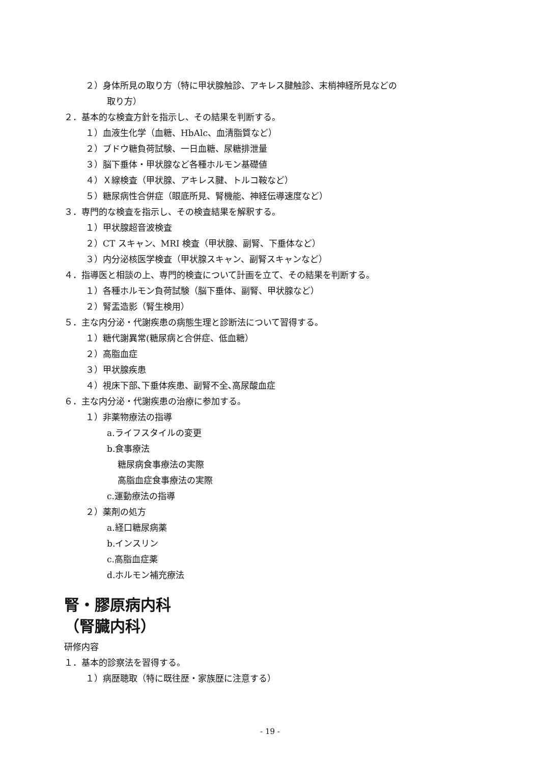２）身体所見の取り方（特に甲状腺触診、アキレス腱触診、末梢神経所見などの
取り方）
２．基本的な検査方針を指示し、その結果を判断する。
１）血液生化学（血糖、HbAlc、血清脂質など）
２）ブドウ糖負荷試験、一日血糖、尿糖排泄量
３）脳下垂体・甲状腺など各種ホルモン基礎値
４）Ｘ線検査（甲状腺、アキレス腱、トルコ鞍など）
５）糖尿病性合併症（眼底所見、腎機能、神経伝導速度など）
３．専門的な検査を指示し、その検査結果を解釈する。
１）甲状腺超音波検査
２）CT スキャン、MRI 検査（甲状腺、副腎、下垂体など）
３）内分泌核医学検査（甲状腺スキャン、副腎スキャンなど）
４．指導医と相談の上、専門的検査について計画を立て、その結果を判断する。
１）各種ホルモン負荷試験（脳下垂体、副腎、甲状腺など）
２）腎盂造影（腎生検用）
５．主な内分泌・代謝疾患の病態生理と診断法について習得する。
１）糖代謝異常(糖尿病と合併症、低血糖）
２）高脂血症
３）甲状腺疾患
４）視床下部､下垂体疾患、副腎不全､高尿酸血症
６．主な内分泌・代謝疾患の治療に参加する。
１）非薬物療法の指導
a.ライフスタイルの変更
b.食事療法
糖尿病食事療法の実際
高脂血症食事療法の実際
c.運動療法の指導
２）薬剤の処方
a.経口糖尿病薬
b.インスリン
c.高脂血症薬
d.ホルモン補充療法
腎・膠原病内科
（腎臓内科）
研修内容
１．基本的診察法を習得する。
１）病歴聴取（特に既往歴・家族歴に注意する）
- 19 -